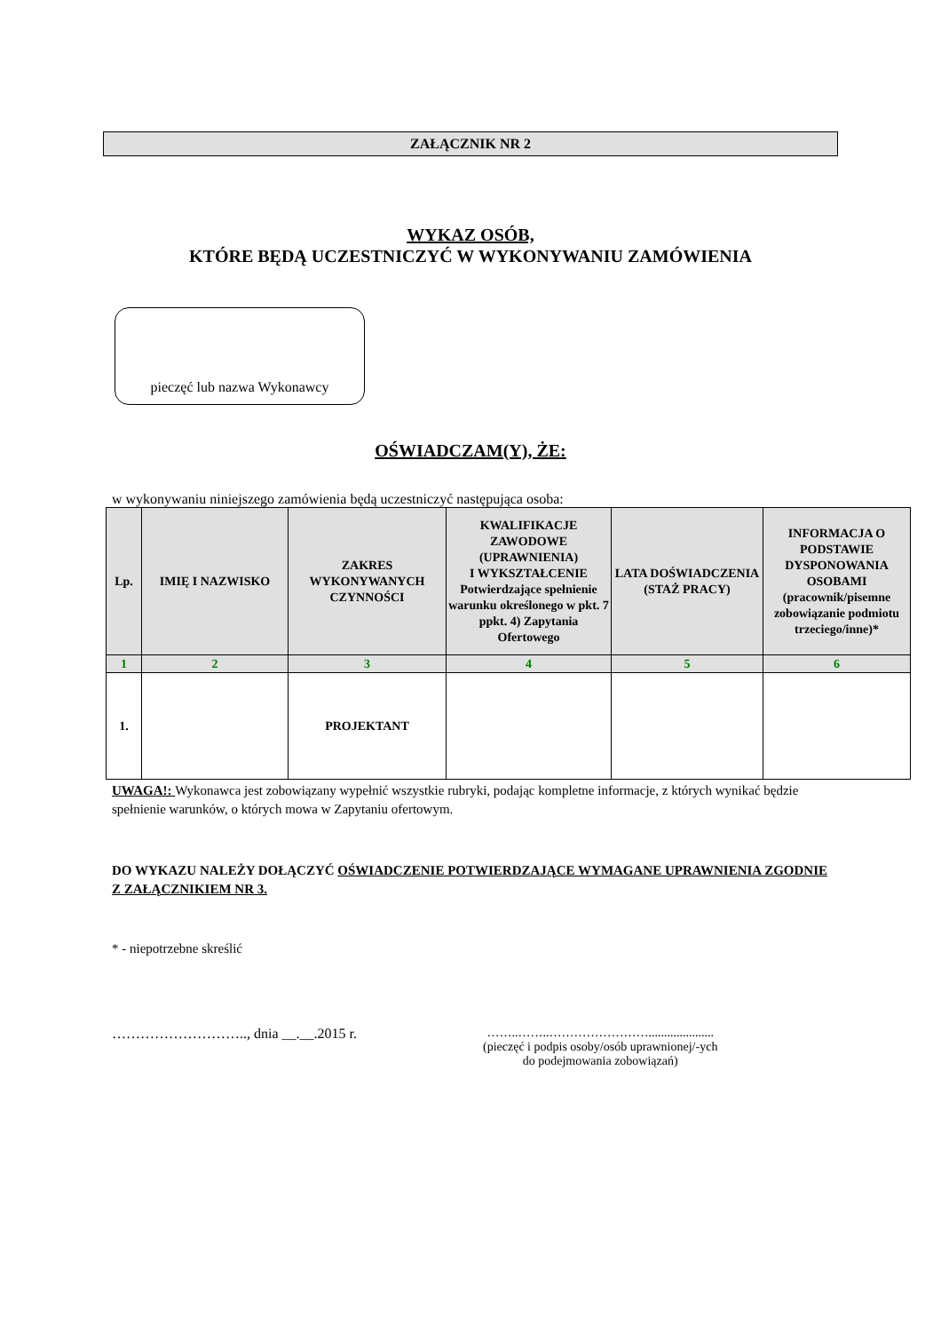ZAŁĄCZNIK NR 2
WYKAZ OSÓB,
KTÓRE BĘDĄ UCZESTNICZYĆ W WYKONYWANIU ZAMÓWIENIA
pieczęć lub nazwa Wykonawcy
OŚWIADCZAM(Y), ŻE:
w wykonywaniu niniejszego zamówienia będą uczestniczyć następująca osoba:
| Lp. | IMIĘ I NAZWISKO | ZAKRES WYKONYWANYCH CZYNNOŚCI | KWALIFIKACJE ZAWODOWE (UPRAWNIENIA) I WYKSZTAŁCENIE Potwierdzające spełnienie warunku określonego w pkt. 7 ppkt. 4) Zapytania Ofertowego | LATA DOŚWIADCZENIA (STAŻ PRACY) | INFORMACJA O PODSTAWIE DYSPONOWANIA OSOBAMI (pracownik/pisemne zobowiązanie podmiotu trzeciego/inne)* |
| --- | --- | --- | --- | --- | --- |
| 1 | 2 | 3 | 4 | 5 | 6 |
| 1. | | PROJEKTANT | | | |
UWAGA!: Wykonawca jest zobowiązany wypełnić wszystkie rubryki, podając kompletne informacje, z których wynikać będzie spełnienie warunków, o których mowa w Zapytaniu ofertowym.
DO WYKAZU NALEŻY DOŁĄCZYĆ OŚWIADCZENIE POTWIERDZAJĄCE WYMAGANE UPRAWNIENIA ZGODNIE Z ZAŁĄCZNIKIEM NR 3.
* - niepotrzebne skreślić
……………………….., dnia __.__.2015 r.
……..……..…………………….....................
(pieczęć i podpis osoby/osób uprawnionej/-ych
do podejmowania zobowiązań)